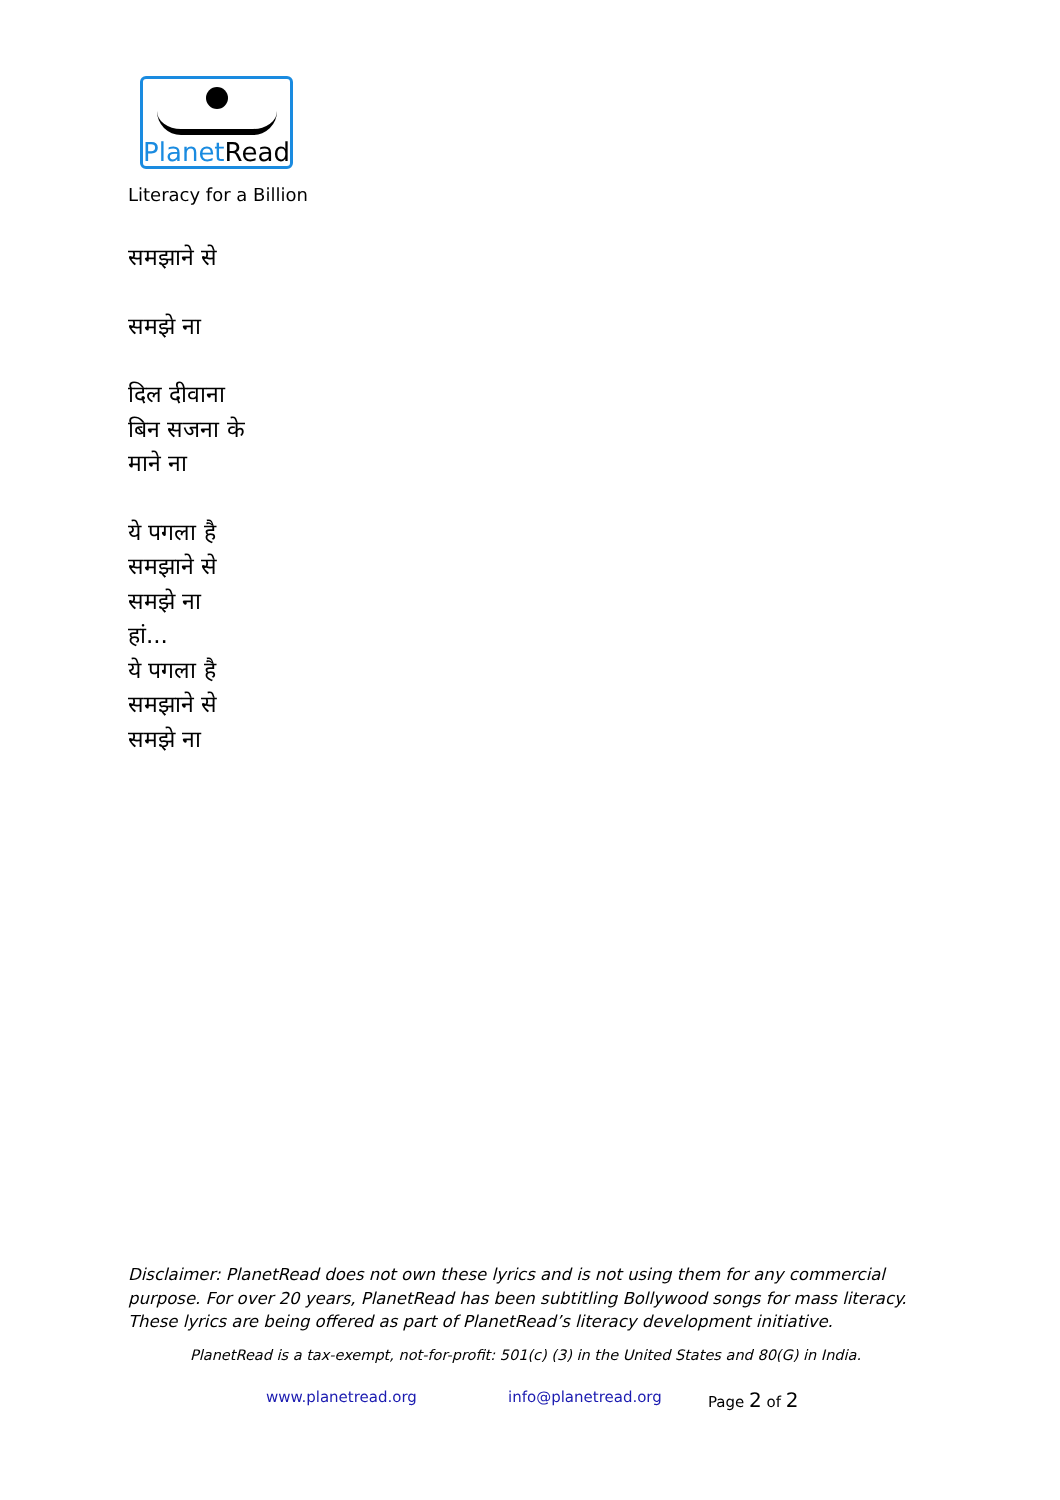PlanetRead
Literacy for a Billion
समझाने से
समझे ना
दिल दीवाना
बिन सजना के
माने ना
ये पगला है
समझाने से
समझे ना
हां...
ये पगला है
समझाने से
समझे ना
Disclaimer: PlanetRead does not own these lyrics and is not using them for any commercial purpose. For over 20 years, PlanetRead has been subtitling Bollywood songs for mass literacy. These lyrics are being offered as part of PlanetRead’s literacy development initiative.
PlanetRead is a tax-exempt, not-for-profit: 501(c) (3) in the United States and 80(G) in India.
www.planetread.org info@planetread.org Page 2 of 2